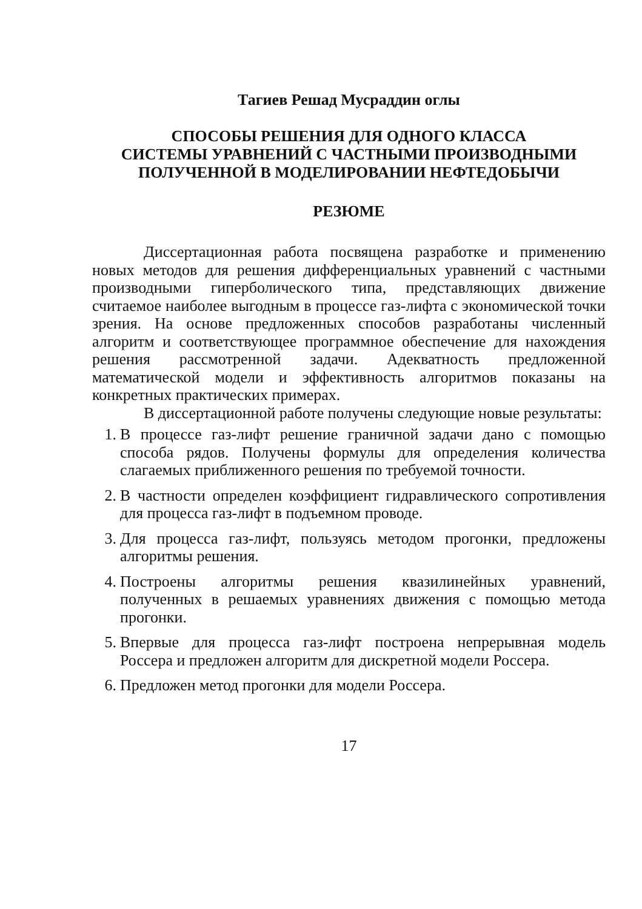Тагиев Решад Мусраддин оглы
СПОСОБЫ РЕШЕНИЯ ДЛЯ ОДНОГО КЛАССА
СИСТЕМЫ УРАВНЕНИЙ С ЧАСТНЫМИ ПРОИЗВОДНЫМИ
ПОЛУЧЕННОЙ В МОДЕЛИРОВАНИИ НЕФТЕДОБЫЧИ
РЕЗЮМЕ
Диссертационная работа посвящена разработке и применению новых методов для решения дифференциальных уравнений с частными производными гиперболического типа, представляющих движение считаемое наиболее выгодным в процессе газ-лифта с экономической точки зрения. На основе предложенных способов разработаны численный алгоритм и соответствующее программное обеспечение для нахождения решения рассмотренной задачи. Адекватность предложенной математической модели и эффективность алгоритмов показаны на конкретных практических примерах.
В диссертационной работе получены следующие новые результаты:
1. В процессе газ-лифт решение граничной задачи дано с помощью способа рядов. Получены формулы для определения количества слагаемых приближенного решения по требуемой точности.
2. В частности определен коэффициент гидравлического сопротивления для процесса газ-лифт в подъемном проводе.
3. Для процесса газ-лифт, пользуясь методом прогонки, предложены алгоритмы решения.
4. Построены алгоритмы решения квазилинейных уравнений, полученных в решаемых уравнениях движения с помощью метода прогонки.
5. Впервые для процесса газ-лифт построена непрерывная модель Россера и предложен алгоритм для дискретной модели Россера.
6. Предложен метод прогонки для модели Россера.
17